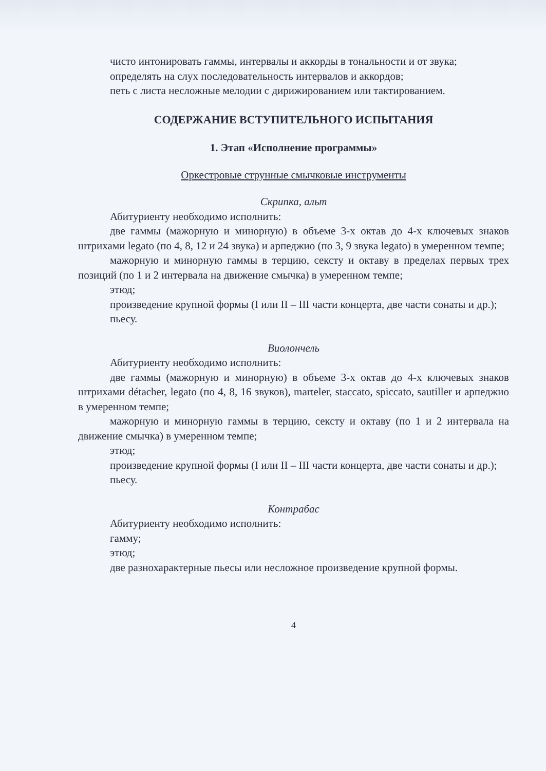чисто интонировать гаммы, интервалы и аккорды в тональности и от звука;
определять на слух последовательность интервалов и аккордов;
петь с листа несложные мелодии с дирижированием или тактированием.
СОДЕРЖАНИЕ ВСТУПИТЕЛЬНОГО ИСПЫТАНИЯ
1. Этап «Исполнение программы»
Оркестровые струнные смычковые инструменты
Скрипка, альт
Абитуриенту необходимо исполнить:
две гаммы (мажорную и минорную) в объеме 3-х октав до 4-х ключевых знаков штрихами legato (по 4, 8, 12 и 24 звука) и арпеджио (по 3, 9 звука legato) в умеренном темпе;
мажорную и минорную гаммы в терцию, сексту и октаву в пределах первых трех позиций (по 1 и 2 интервала на движение смычка) в умеренном темпе;
этюд;
произведение крупной формы (I или II – III части концерта, две части сонаты и др.);
пьесу.
Виолончель
Абитуриенту необходимо исполнить:
две гаммы (мажорную и минорную) в объеме 3-х октав до 4-х ключевых знаков штрихами détacher, legato (по 4, 8, 16 звуков), marteler, staccato, spiccato, sautiller и арпеджио в умеренном темпе;
мажорную и минорную гаммы в терцию, сексту и октаву (по 1 и 2 интервала на движение смычка) в умеренном темпе;
этюд;
произведение крупной формы (I или II – III части концерта, две части сонаты и др.);
пьесу.
Контрабас
Абитуриенту необходимо исполнить:
гамму;
этюд;
две разнохарактерные пьесы или несложное произведение крупной формы.
4